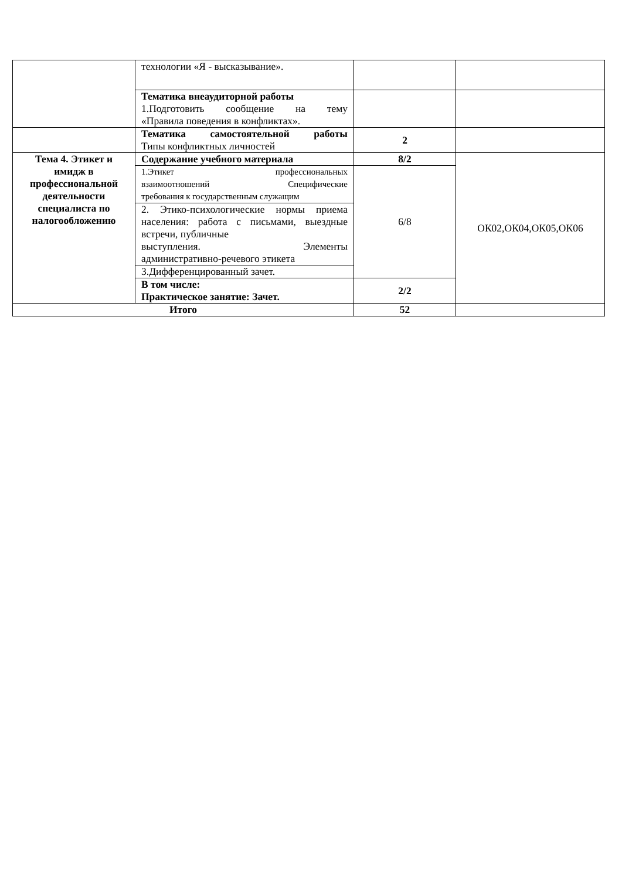| | технологии «Я - высказывание». | | |
| | Тематика внеаудиторной работы 1.Подготовить сообщение на тему «Правила поведения в конфликтах». | | |
| | Тематика самостоятельной работы Типы конфликтных личностей | 2 | |
| Тема 4. Этикет и имидж в профессиональной деятельности специалиста по налогообложению | Содержание учебного материала | 8/2 | ОК02,ОК04,ОК05,ОК06 |
| | 1.Этикет профессиональных взаимоотношений Специфические требования к государственным служащим | 6/8 | |
| | 2. Этико-психологические нормы приема населения: работа с письмами, выездные встречи, публичные выступления. Элементы административно-речевого этикета | | |
| | 3.Дифференцированный зачет. | | |
| | В том числе: Практическое занятие: Зачет. | 2/2 | |
| Итого | | 52 | |